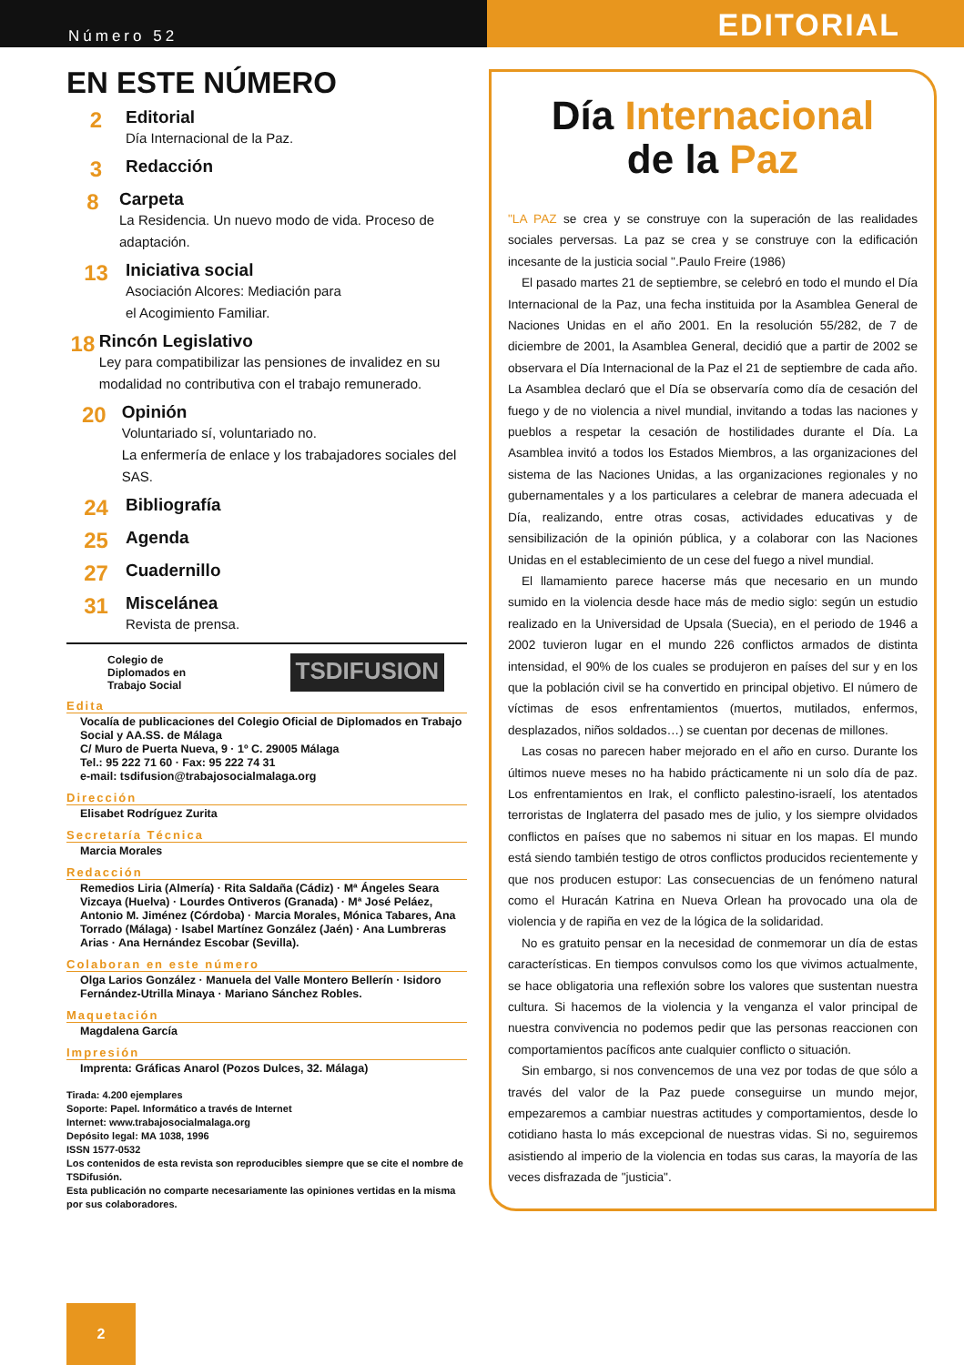Número 52
EDITORIAL
EN ESTE NÚMERO
2
Editorial
Día Internacional de la Paz.
3
Redacción
8
Carpeta
La Residencia. Un nuevo modo de vida. Proceso de adaptación.
13
Iniciativa social
Asociación Alcores: Mediación para
el Acogimiento Familiar.
18
Rincón Legislativo
Ley para compatibilizar las pensiones de invalidez en su modalidad no contributiva con el trabajo remunerado.
20
Opinión
Voluntariado sí, voluntariado no.
La enfermería de enlace y los trabajadores sociales del SAS.
24
Bibliografía
25
Agenda
27
Cuadernillo
31
Miscelánea
Revista de prensa.
Colegio de
Diplomados en
Trabajo Social
TSDIFUSION
Edita
Vocalía de publicaciones del Colegio Oficial de Diplomados en Trabajo Social y AA.SS. de Málaga
C/ Muro de Puerta Nueva, 9 · 1º C. 29005 Málaga
Tel.: 95 222 71 60 · Fax: 95 222 74 31
e-mail: tsdifusion@trabajosocialmalaga.org
Dirección
Elisabet Rodríguez Zurita
Secretaría Técnica
Marcia Morales
Redacción
Remedios Liria (Almería) · Rita Saldaña (Cádiz) · Mª Ángeles Seara Vizcaya (Huelva) · Lourdes Ontiveros (Granada) · Mª José Peláez, Antonio M. Jiménez (Córdoba) · Marcia Morales, Mónica Tabares, Ana Torrado (Málaga) · Isabel Martínez González (Jaén) · Ana Lumbreras Arias · Ana Hernández Escobar (Sevilla).
Colaboran en este número
Olga Larios González · Manuela del Valle Montero Bellerín · Isidoro Fernández-Utrilla Minaya · Mariano Sánchez Robles.
Maquetación
Magdalena García
Impresión
Imprenta: Gráficas Anarol (Pozos Dulces, 32. Málaga)
Tirada: 4.200 ejemplares
Soporte: Papel. Informático a través de Internet
Internet: www.trabajosocialmalaga.org
Depósito legal: MA 1038, 1996
ISSN 1577-0532
Los contenidos de esta revista son reproducibles siempre que se cite el nombre de TSDifusión.
Esta publicación no comparte necesariamente las opiniones vertidas en la misma por sus colaboradores.
Día Internacional
de la Paz
"LA PAZ se crea y se construye con la superación de las realidades sociales perversas. La paz se crea y se construye con la edificación incesante de la justicia social ".Paulo Freire (1986)
El pasado martes 21 de septiembre, se celebró en todo el mundo el Día Internacional de la Paz, una fecha instituida por la Asamblea General de Naciones Unidas en el año 2001. En la resolución 55/282, de 7 de diciembre de 2001, la Asamblea General, decidió que a partir de 2002 se observara el Día Internacional de la Paz el 21 de septiembre de cada año. La Asamblea declaró que el Día se observaría como día de cesación del fuego y de no violencia a nivel mundial, invitando a todas las naciones y pueblos a respetar la cesación de hostilidades durante el Día. La Asamblea invitó a todos los Estados Miembros, a las organizaciones del sistema de las Naciones Unidas, a las organizaciones regionales y no gubernamentales y a los particulares a celebrar de manera adecuada el Día, realizando, entre otras cosas, actividades educativas y de sensibilización de la opinión pública, y a colaborar con las Naciones Unidas en el establecimiento de un cese del fuego a nivel mundial.
El llamamiento parece hacerse más que necesario en un mundo sumido en la violencia desde hace más de medio siglo: según un estudio realizado en la Universidad de Upsala (Suecia), en el periodo de 1946 a 2002 tuvieron lugar en el mundo 226 conflictos armados de distinta intensidad, el 90% de los cuales se produjeron en países del sur y en los que la población civil se ha convertido en principal objetivo. El número de víctimas de esos enfrentamientos (muertos, mutilados, enfermos, desplazados, niños soldados…) se cuentan por decenas de millones.
Las cosas no parecen haber mejorado en el año en curso. Durante los últimos nueve meses no ha habido prácticamente ni un solo día de paz. Los enfrentamientos en Irak, el conflicto palestino-israelí, los atentados terroristas de Inglaterra del pasado mes de julio, y los siempre olvidados conflictos en países que no sabemos ni situar en los mapas. El mundo está siendo también testigo de otros conflictos producidos recientemente y que nos producen estupor: Las consecuencias de un fenómeno natural como el Huracán Katrina en Nueva Orlean ha provocado una ola de violencia y de rapiña en vez de la lógica de la solidaridad.
No es gratuito pensar en la necesidad de conmemorar un día de estas características. En tiempos convulsos como los que vivimos actualmente, se hace obligatoria una reflexión sobre los valores que sustentan nuestra cultura. Si hacemos de la violencia y la venganza el valor principal de nuestra convivencia no podemos pedir que las personas reaccionen con comportamientos pacíficos ante cualquier conflicto o situación.
Sin embargo, si nos convencemos de una vez por todas de que sólo a través del valor de la Paz puede conseguirse un mundo mejor, empezaremos a cambiar nuestras actitudes y comportamientos, desde lo cotidiano hasta lo más excepcional de nuestras vidas. Si no, seguiremos asistiendo al imperio de la violencia en todas sus caras, la mayoría de las veces disfrazada de "justicia".
2